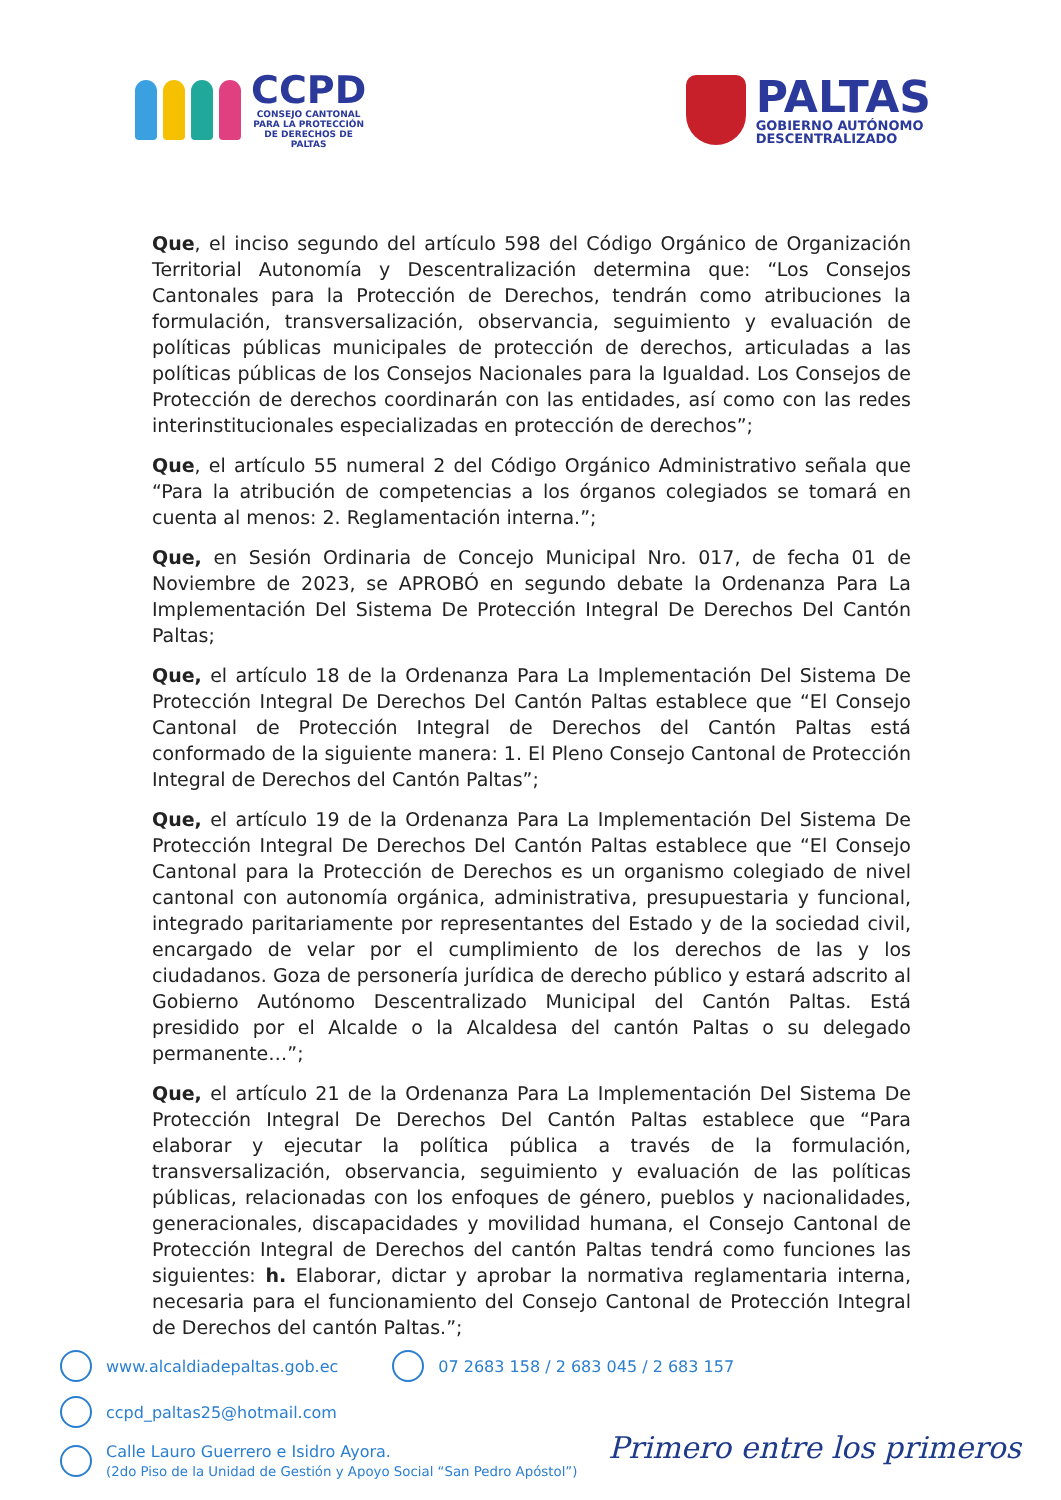CCPD
CONSEJO CANTONAL
PARA LA PROTECCIÓN
DE DERECHOS DE
PALTAS
PALTAS
GOBIERNO AUTÓNOMO
DESCENTRALIZADO
Que, el inciso segundo del artículo 598 del Código Orgánico de Organización Territorial Autonomía y Descentralización determina que: “Los Consejos Cantonales para la Protección de Derechos, tendrán como atribuciones la formulación, transversalización, observancia, seguimiento y evaluación de políticas públicas municipales de protección de derechos, articuladas a las políticas públicas de los Consejos Nacionales para la Igualdad. Los Consejos de Protección de derechos coordinarán con las entidades, así como con las redes interinstitucionales especializadas en protección de derechos”;
Que, el artículo 55 numeral 2 del Código Orgánico Administrativo señala que “Para la atribución de competencias a los órganos colegiados se tomará en cuenta al menos: 2. Reglamentación interna.”;
Que, en Sesión Ordinaria de Concejo Municipal Nro. 017, de fecha 01 de Noviembre de 2023, se APROBÓ en segundo debate la Ordenanza Para La Implementación Del Sistema De Protección Integral De Derechos Del Cantón Paltas;
Que, el artículo 18 de la Ordenanza Para La Implementación Del Sistema De Protección Integral De Derechos Del Cantón Paltas establece que “El Consejo Cantonal de Protección Integral de Derechos del Cantón Paltas está conformado de la siguiente manera: 1. El Pleno Consejo Cantonal de Protección Integral de Derechos del Cantón Paltas”;
Que, el artículo 19 de la Ordenanza Para La Implementación Del Sistema De Protección Integral De Derechos Del Cantón Paltas establece que “El Consejo Cantonal para la Protección de Derechos es un organismo colegiado de nivel cantonal con autonomía orgánica, administrativa, presupuestaria y funcional, integrado paritariamente por representantes del Estado y de la sociedad civil, encargado de velar por el cumplimiento de los derechos de las y los ciudadanos. Goza de personería jurídica de derecho público y estará adscrito al Gobierno Autónomo Descentralizado Municipal del Cantón Paltas. Está presidido por el Alcalde o la Alcaldesa del cantón Paltas o su delegado permanente…”;
Que, el artículo 21 de la Ordenanza Para La Implementación Del Sistema De Protección Integral De Derechos Del Cantón Paltas establece que “Para elaborar y ejecutar la política pública a través de la formulación, transversalización, observancia, seguimiento y evaluación de las políticas públicas, relacionadas con los enfoques de género, pueblos y nacionalidades, generacionales, discapacidades y movilidad humana, el Consejo Cantonal de Protección Integral de Derechos del cantón Paltas tendrá como funciones las siguientes: h. Elaborar, dictar y aprobar la normativa reglamentaria interna, necesaria para el funcionamiento del Consejo Cantonal de Protección Integral de Derechos del cantón Paltas.”;
www.alcaldiadepaltas.gob.ec
07 2683 158 / 2 683 045 / 2 683 157
ccpd_paltas25@hotmail.com
Calle Lauro Guerrero e Isidro Ayora.
(2do Piso de la Unidad de Gestión y Apoyo Social “San Pedro Apóstol”)
Primero entre los primeros